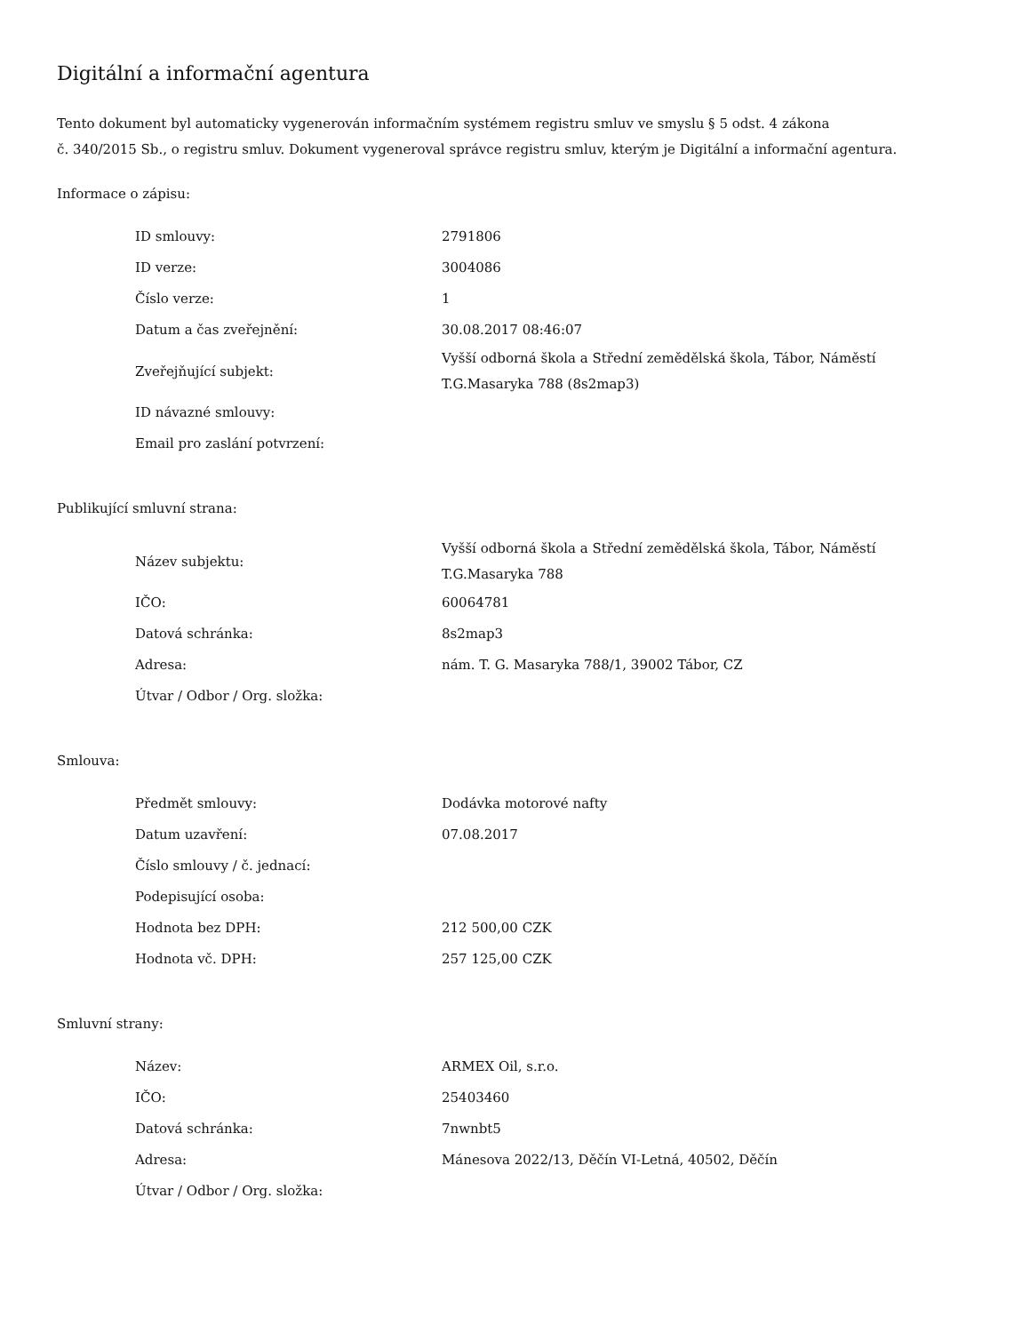Digitální a informační agentura
Tento dokument byl automaticky vygenerován informačním systémem registru smluv ve smyslu § 5 odst. 4 zákona
č. 340/2015 Sb., o registru smluv. Dokument vygeneroval správce registru smluv, kterým je Digitální a informační agentura.
Informace o zápisu:
| ID smlouvy: | 2791806 |
| ID verze: | 3004086 |
| Číslo verze: | 1 |
| Datum a čas zveřejnění: | 30.08.2017 08:46:07 |
| Zveřejňující subjekt: | Vyšší odborná škola a Střední zemědělská škola, Tábor, Náměstí T.G.Masaryka 788 (8s2map3) |
| ID návazné smlouvy: | |
| Email pro zaslání potvrzení: | |
Publikující smluvní strana:
| Název subjektu: | Vyšší odborná škola a Střední zemědělská škola, Tábor, Náměstí T.G.Masaryka 788 |
| IČO: | 60064781 |
| Datová schránka: | 8s2map3 |
| Adresa: | nám. T. G. Masaryka 788/1, 39002 Tábor, CZ |
| Útvar / Odbor / Org. složka: | |
Smlouva:
| Předmět smlouvy: | Dodávka motorové nafty |
| Datum uzavření: | 07.08.2017 |
| Číslo smlouvy / č. jednací: | |
| Podepisující osoba: | |
| Hodnota bez DPH: | 212 500,00 CZK |
| Hodnota vč. DPH: | 257 125,00 CZK |
Smluvní strany:
| Název: | ARMEX Oil, s.r.o. |
| IČO: | 25403460 |
| Datová schránka: | 7nwnbt5 |
| Adresa: | Mánesova 2022/13, Děčín VI-Letná, 40502, Děčín |
| Útvar / Odbor / Org. složka: | |